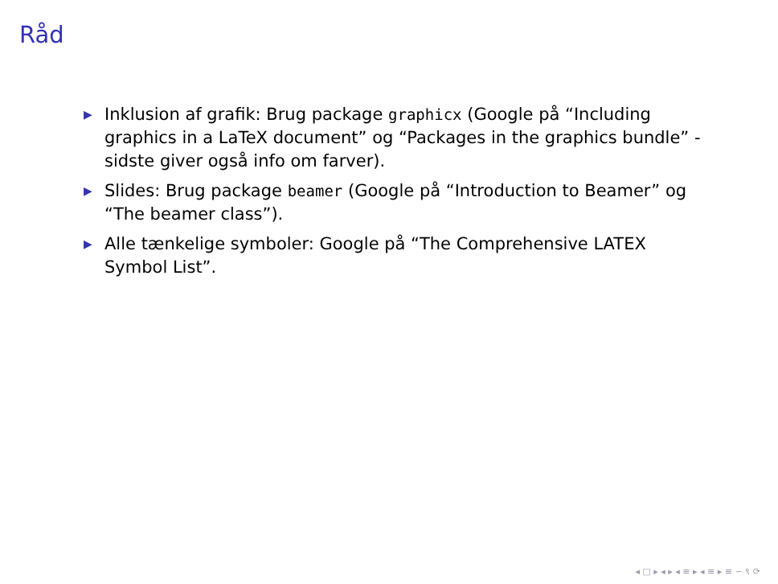Råd
▶ Inklusion af grafik: Brug package graphicx (Google på “Including graphics in a LaTeX document” og “Packages in the graphics bundle” - sidste giver også info om farver).
▶ Slides: Brug package beamer (Google på “Introduction to Beamer” og “The beamer class”).
▶ Alle tænkelige symboler: Google på “The Comprehensive LATEX Symbol List”.
◂ □ ▸ ◂ ▸ ◂ ≡ ▸ ◂ ≡ ▸ ≡ ∽ ९ ⟳